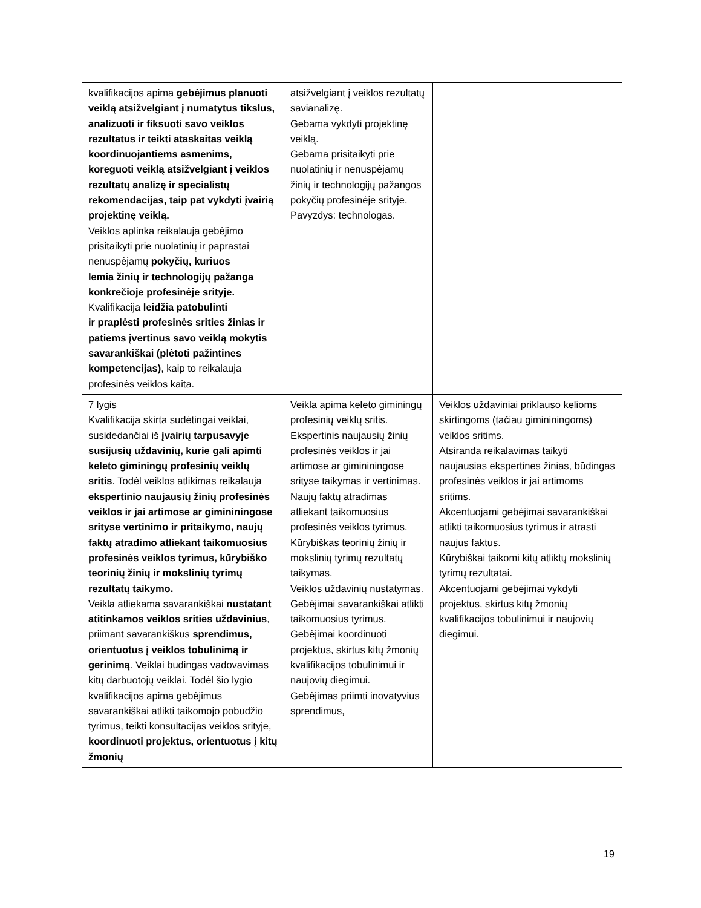| kvalifikacijos apima gebėjimus planuoti veiklą atsižvelgiant į numatytus tikslus, analizuoti ir fiksuoti savo veiklos rezultatus ir teikti ataskaitas veiklą koordinuojantiems asmenims, koreguoti veiklą atsižvelgiant į veiklos rezultatų analizę ir specialistų rekomendacijas, taip pat vykdyti įvairią projektinę veiklą. Veiklos aplinka reikalauja gebėjimo prisitaikyti prie nuolatinių ir paprastai nenuspėjamų pokyčių, kuriuos lemia žinių ir technologijų pažanga konkrečioje profesinėje srityje. Kvalifikacija leidžia patobulinti ir praplėsti profesinės srities žinias ir patiems įvertinus savo veiklą mokytis savarankiškai (plėtoti pažintines kompetencijas) , kaip to reikalauja profesinės veiklos kaita. | atsižvelgiant į veiklos rezultatų savianalizę. Gebama vykdyti projektinę veiklą. Gebama prisitaikyti prie nuolatinių ir nenuspėjamų žinių ir technologijų pažangos pokyčių profesinėje srityje. Pavyzdys: technologas. | |
| 7 lygis Kvalifikacija skirta sudėtingai veiklai, susidedančiai iš įvairių tarpusavyje susijusių uždavinių, kurie gali apimti keleto giminingų profesinių veiklų sritis . Todėl veiklos atlikimas reikalauja ekspertinio naujausių žinių profesinės veiklos ir jai artimose ar gimininingose srityse vertinimo ir pritaikymo, naujų faktų atradimo atliekant taikomuosius profesinės veiklos tyrimus, kūrybiško teorinių žinių ir mokslinių tyrimų rezultatų taikymo. Veikla atliekama savarankiškai nustatant atitinkamos veiklos srities uždavinius , priimant savarankiškus sprendimus, orientuotus į veiklos tobulinimą ir gerinimą . Veiklai būdingas vadovavimas kitų darbuotojų veiklai. Todėl šio lygio kvalifikacijos apima gebėjimus savarankiškai atlikti taikomojo pobūdžio tyrimus, teikti konsultacijas veiklos srityje, koordinuoti projektus, orientuotus į kitų žmonių | Veikla apima keleto giminingų profesinių veiklų sritis. Ekspertinis naujausių žinių profesinės veiklos ir jai artimose ar gimininingose srityse taikymas ir vertinimas. Naujų faktų atradimas atliekant taikomuosius profesinės veiklos tyrimus. Kūrybiškas teorinių žinių ir mokslinių tyrimų rezultatų taikymas. Veiklos uždavinių nustatymas. Gebėjimai savarankiškai atlikti taikomuosius tyrimus. Gebėjimai koordinuoti projektus, skirtus kitų žmonių kvalifikacijos tobulinimui ir naujovių diegimui. Gebėjimas priimti inovatyvius sprendimus, | Veiklos uždaviniai priklauso kelioms skirtingoms (tačiau gimininingoms) veiklos sritims. Atsiranda reikalavimas taikyti naujausias ekspertines žinias, būdingas profesinės veiklos ir jai artimoms sritims. Akcentuojami gebėjimai savarankiškai atlikti taikomuosius tyrimus ir atrasti naujus faktus. Kūrybiškai taikomi kitų atliktų mokslinių tyrimų rezultatai. Akcentuojami gebėjimai vykdyti projektus, skirtus kitų žmonių kvalifikacijos tobulinimui ir naujovių diegimui. |
19